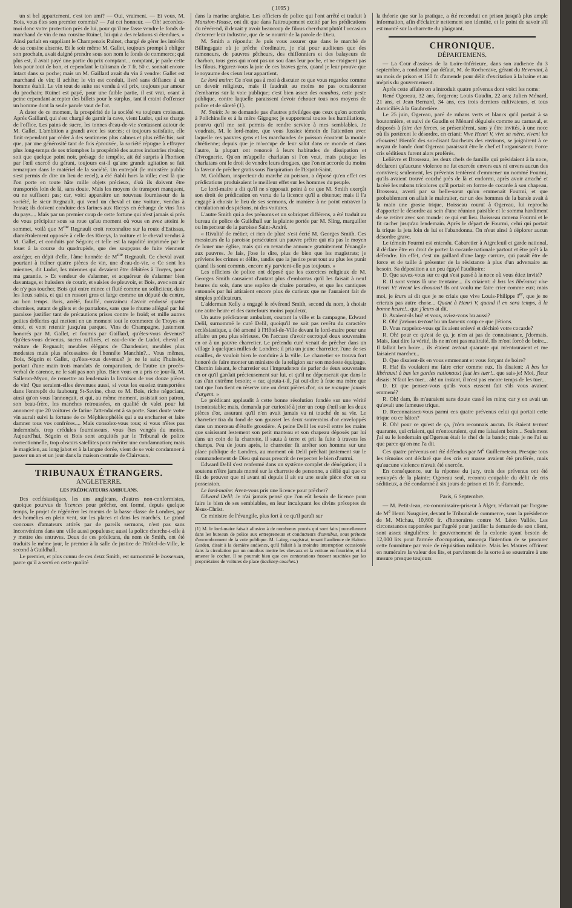( 1095 )
un si bel appartement, c'est ton ami? — Oui, vraiment. — Et vous, M. Bois, vous êtes son premier commis? — J'ai cet honneur. — Oh! accordez-moi donc votre protection près de lui, pour qu'il me fasse vendre le fonds de marchand de vin de ma cousine Ruinet, lui qui a des relations si étendues. » Ainsi parlait en suppliant le Champenois Ruinet, chargé de gérer les intérêts de sa cousine absente. Et le soir même M. Gallet, toujours prompt à obliger son prochain, avait daigné prendre sous son nom le fonds de commerce; qui plus est, il avait payé une partie du prix comptant... comptant, je parle cette fois pour tout de bon, et cependant le talisman de 7 fr. 50 c. sonnait encore intact dans sa poche; mais un M. Gaillard avait du vin à vendre: Gallet est marchand de vin; il achète; le vin est conduit, livré sans défiance à un homme établi. Le vin tout de suite est vendu à vil prix, toujours par amour du prochain; Ruinet est payé, pour une faible partie, il est vrai, osant à peine cependant accepter des billets pour le surplus, tant il craint d'offenser un homme dont la seule parole vaut de l'or.
A dater de ce moment, la prospérité de la société va toujours croissant. Après Gaillard, qui s'est chargé de garnir la cave, vient Ludot, qui se charge de l'office. Les pains de sucre, les tonnes d'eau-de-vie s'entassent autour de M. Gallet. L'ambition a grandi avec les succès; et toujours satisfaite, elle finit cependant par céder à des sentimens plus calmes et plus réfléchis; soit que, par une générosité tant de fois éprouvée, la société répugne à effrayer plus long-temps de ses triomphes la prospérité des autres industries rivales; soit que quelque point noir, présage de tempête, ait été surpris à l'horison par l'œil exercé du gérant, toujours est-il qu'une grande agitation se fait remarquer dans le matériel de la société. Un entrepôt (le ministère public s'est permis de dire un lieu de recel), a été établi hors la ville; c'est là que l'on porte en toute hâte mille objets précieux, d'où ils doivent être transportés loin de là, sans doute. Mais les moyens de transport manquent, ou ne suffisent pas; car, voici apparaître un nouveau fournisseur de la société, le sieur Regnault, qui vend un cheval et une voiture, vendus à l'essai; ils doivent conduire des farines aux Riceys en échange de vins fins du pays.... Mais par un premier coup de cette fortune qui n'est jamais si près de vous précipiter sous sa roue qu'au moment où vous en avez atteint le sommet, voilà que M<sup>me</sup> Regnault croit reconnaître sur la route d'Estissas, diamétralement opposée à celle des Riceys, la voiture et le cheval vendus à M. Gallet, et conduits par Ségoin; et telle est la rapidité imprimée par le fouet à la course du quadrupède, que des soupçons de fuite viennent assiéger, en dépit d'elle, l'âme honnête de M<sup>me</sup> Regnault. Ce cheval avait pourtant à traîner quatre pièces de vin, une d'eau-de-vie. « Ce sont les miennes, dit Ludot, les miennes qui devaient être débitées à Troyes, pour ma garantie. » Et vendeur de s'alarmer, et acquéreur de s'alarmer bien davantage, et huissiers de courir, et saisies de pleuvoir, et Bois, avec son air de n'y pas toucher, Bois qui entre mince et fluté comme un solliciteur, dans les lieux saisis, et qui en ressort gros et large comme un député du centre, au bon temps. Bois, arrêté, fouillé, convaincu d'avoir endossé quatre chemises, autant de gilets et de pantalons, sans que le rhume allégué par lui paraisse justifier tant de précautions prises contre le froid; et mille autres petites drôleries qui mettent en un moment tout le commerce de Troyes en émoi, et vont retentir jusqu'au parquet. Vins de Champagne, justement honorés par M. Gallet, et fournis par Gaillard, qu'êtes-vous devenus? Qu'êtes-vous devenus, sucres raffinés, et eau-de-vie de Ludot, cheval et voiture de Regnault; meubles élégans de Chandenier, meubles plus modestes mais plus nécessaires de l'honnête Manchin?... Vous mêmes, Bois, Ségoin et Gallet, qu'êtes-vous devenus? je ne le sais; l'huissier, portant d'une main trois mandats de comparution, de l'autre un procès-verbal de carence, ne le sait pas non plus. Bien vous en a pris ce jour-là, M. Salleron-Myon, de remettre au lendemain la livraison de vos douze pièces de vin! Que seraient-elles devenues aussi, si vous les eussiez transportées dans l'entrepôt du faubourg St-Savine, chez ce M. Bois, riche négociant, ainsi qu'on vous l'annonçait, et qui, au même moment, assistait son patron, son beau-frère, les manches retroussées, en qualité de valet pour lui annoncer que 20 voitures de farine l'attendaient à sa porte. Sans doute votre vin aurait suivi la fortune de ce Méphistophélès qui a su enchanter et faire damner tous vos confrères.... Mais consolez-vous tous; si vous n'êtes pas indemnisés, trop crédules fournisseurs, vous êtes vengés du moins. Aujourd'hui, Ségoin et Bois sont acquittés par le Tribunal de police correctionnelle, trop obscurs satellites pour mériter une condamnation; mais le magicien, au long jabot et à la langue dorée, vient de se voir condamner à passer un an et un jour dans la maison centrale de Clairvaux.
TRIBUNAUX ÉTRANGERS.
ANGLETERRE.
LES PRÉDICATEURS AMBULANS.
Des ecclésiastiques, les uns anglicans, d'autres non-conformistes, quoique pourvus de licences pour prêcher, ont formé, depuis quelque temps, le projet de régénérer les mœurs de la basse classe de Londres, par des homélies en plein vent, sur les places et dans les marchés. Le grand concours d'amateurs attirés par de pareils sermons, n'est pas sans inconvéniens dans une ville aussi populeuse; aussi la police cherche-t-elle à y mettre des entraves. Deux de ces prédicans, du nom de Smith, ont été traduits le même jour, le premier à la salle de justice de l'Hôtel-de-Ville, le second à Guildhall.
Le premier, et plus connu de ces deux Smith, est surnommé le bosseman, parce qu'il a servi en cette qualité
dans la marine anglaise. Les officiers de police qui l'ont arrêté et traduit à Mansion-House, ont dit que dans l'attroupement excité par les prédications du révérend, il devait y avoir beaucoup de filous cherchant plutôt l'occasion d'exercer leur industrie, que de se nourrir de la parole de Dieu.
M. Smith a répondu: Je puis vous assurer que dans le marché de Billingsgate où je prêche d'ordinaire, je n'ai pour auditeurs que des ramoneurs, de pauvres pêcheurs, des chiffonniers et des balayeurs de charbon, tous gens qui n'ont pas un sou dans leur poche, et ne craignent pas les filous. Figurez-vous la joie de ces braves gens, quand je leur prouve que le royaume des cieux leur appartient.
Le lord maire: Ce n'est pas à moi à discuter ce que vous regardez comme un devoir religieux, mais il faudrait au moins ne pas occasionner d'embarras sur la voie publique; c'est bien assez des omnibus, cette peste publique, contre laquelle paraissent devoir échouer tous nos moyens de police et de sûreté (1).
M. Smith: Je ne demande pas d'autres priviléges que ceux qu'on accorde à Polichinelle et à la mère Gigogne; je supporterai toutes les humiliations, pourvu qu'il me soit permis de rendre service à mes semblables. Je voudrais, M. le lord-maire, que vous fussiez témoin de l'attention avec laquelle ces pauvres gens et les marchandes de poisson écoutent la morale chrétienne; depuis que je m'occupe de leur salut dans ce monde et dans l'autre, la plupart ont renoncé à leurs habitudes de dissipation et d'ivrognerie. Qu'on m'appelle charlatan si l'on veut, mais puisque les charlatans ont le droit de vendre leurs drogues, que l'on m'accorde du moins la faveur de prêcher gratis sous l'inspiration de l'Esprit-Saint.
M. Goldham, inspecteur du marché au poisson, a déposé qu'en effet ces prédications produisaient le meilleur effet sur les hommes du peuple.
Le lord-maire a dit qu'il ne s'opposait point à ce que M. Smith exerçât son droit de prédication en vertu de la licence qu'il a obtenue; mais il l'a engagé à choisir le lieu de ses sermons, de manière à ne point entraver la circulation ni des piétons, ni des voitures.
L'autre Smith qui a des prénoms et un sobriquet différens, a été traduit au bureau de police de Guildhall sur la plainte portée par M. Sling, marguiller ou inspecteur de la paroisse Saint-André.
« Rivalité de métier, et rien de plus! s'est écrié M. Georges Smith. Ces messieurs de la paroisse persécutent un pauvre prêtre qui n'a pas le moyen de louer une église, mais qui en revanche annonce gratuitement l'évangile aux pauvres. Je fais, j'ose le dire, plus de bien que les magistrats; je préviens les crimes et délits, tandis que la justice peut tout au plus les punir quand ils sont commis, encore n'y parvient-elle pas toujours. »
Les officiers de police ont déposé que les exercices religieux de M. Georges Smith causaient d'autant plus d'embarras qu'il les faisait à neuf heures du soir, dans une espèce de chaire portative, et que les cantiques entonnés par lui attiraient encore plus de curieux que ne l'auraient fait de simples prédicateurs.
L'alderman Kelly a engagé le révérend Smith, second du nom, à choisir une autre heure et des carrefours moins populeux.
Un autre prédicateur ambulant, courant la ville et la campagne, Edward Delil, surnommé le curé Delil, quoiqu'il ne soit pas revêtu du caractère ecclésiastique, a été amené à l'Hôtel-de-Ville devant le lord-maire pour une affaire un peu plus sérieuse. On l'accuse d'avoir escroqué deux souverains en or à un pauvre charretier. Le prétendu curé venait de prêcher dans un village à quelques milles de Londres; il pria un jeune charretier, l'une de ses ouailles, de vouloir bien le conduire à la ville. Le charretier se trouva fort honoré de faire monter un ministre de la religion sur son modeste équipage. Chemin faisant, le charretier eut l'imprudence de parler de deux souverains en or qu'il gardait précieusement sur lui, et qu'il ne dépenserait que dans le cas d'un extrême besoin; « car, ajouta-t-il, j'ai ouï-dire à feue ma mère que tant que l'on tient en réserve une ou deux pièces d'or, on ne manque jamais d'argent. »
Le prédicant applaudit à cette bonne résolution fondée sur une vérité incontestable; mais, demanda par curiosité à jeter un coup d'œil sur les deux pièces d'or, assurant qu'il n'en avait jamais vu ni touché de sa vie. Le charretier tira du fond de son gousset les deux souverains d'or enveloppés dans un morceau d'étoffe grossière. A peine Delil les eut-il entre les mains que saisissant lestement son petit manteau et son chapeau déposés par lui dans un coin de la charrette, il sauta à terre et prit la fuite à travers les champs. Peu de jours après, le charretier fit arrêter son homme sur une place publique de Londres, au moment où Delil prêchait justement sur le commandement de Dieu qui nous prescrit de respecter le bien d'autrui.
Edward Delil s'est renfermé dans un système complet de dénégation; il a soutenu n'être jamais monté sur la charrette de personne, a défié qui que ce fût de prouver que ni avant ni depuis il ait eu une seule pièce d'or en sa possession.
Le lord-maire: Avez-vous pris une licence pour prêcher?
Edward Delil: Je n'ai jamais pensé que l'on eût besoin de licence pour faire le bien de ses semblables, en leur inculquant les divins préceptes de Jésus-Christ.
Ce ministre de l'évangile, plus fort à ce qu'il paraît sur
(1) M. le lord-maire faisait allusion à de nombreux procès qui sont faits journellement dans les bureaux de police aux entrepreneurs et conducteurs d'omnibus, sous prétexte d'encombrement de la voie publique. M. Laing, magistrat, tenant l'audience de Halton-Garden, disait à la dernière audience, qu'il fallait à la moindre interruption occasionée dans la circulation par un omnibus mettre les chevaux et la voiture en fourrière, et lui amener le cocher. Il se pourrait bien que ces contestations fussent suscitées par les propriétaires de voitures de place (hackney-coaches.)
la théorie que sur la pratique, a été reconduit en prison jusqu'à plus ample information, afin d'éclaircir nettement son identité, et le point de savoir s'il est monté sur la charrette du plaignant.
CHRONIQUE.
DÉPARTEMENS.
— La Cour d'assises de la Loire-Inférieure, dans son audience du 3 septembre, a condamné par défaut, M. de Rochecave, gérant du Revenant, à un mois de prison et 150 fr. d'amende pour délit d'excitation à la haine et au mépris du gouvernement.
Après cette affaire on a introduit quatre prévenus dont voici les noms:
René Ogereau, 32 ans, forgeron; Louis Gaudin, 22 ans; Julien Ménard, 21 ans, et Jean Bernard, 34 ans, ces trois derniers cultivateurs, et tous domiciliés à la Gaubretière.
Le 25 juin, Ogereau, paré de rubans verts et blancs qu'il portait à sa boutonnière, et suivi de Gaudin et Ménard déguisés comme au carnaval, et disposés à faire des farces, se présentèrent, sans y être invités, à une noce où ils portèrent le désordre, en criant: Vive Henri V, vive sa mère, vivent les chouans! Bientôt des soi-disant faucheurs des environs, se joignirent à ce noyau de bande dont Ogereau paraissait être le chef et l'organisateur. Force cris séditieux furent alors proférés.
Lelièvre et Brosseau, les deux chefs de famille qui présidaient à la noce, déclarent qu'aucune violence ne fut exercée envers eux ni envers aucun des convives; seulement, les prévenus tentèrent d'emmener un nommé Fourmi, qu'ils avaient trouvé couché près de là et endormi, après avoir arraché et lacéré les rubans tricolores qu'il portait en forme de cocarde à son chapeau. Brosseau, averti par sa belle-sœur qu'on emmenait Fourmi, et que probablement on allait le maltraiter, car un des hommes de la bande avait à la main une grosse trique, Boisseau courut à Ogereau, lui reprocha d'apporter le désordre au sein d'une réunion paisible et le somma hardiment de se retirer avec son monde: ce qui eut lieu. Boisseau ramena Fourmi et le fit cacher jusqu'au lendemain. Après le départ de Fourmi, celui qui portait la trique la jeta loin de lui et l'abandonna. On n'eut ainsi à déplorer aucun désordre grave.
Le témoin Fourmi est entendu. Cabaretier à Aigrefeuil et garde national, il déclare être en droit de porter la cocarde nationale partout et être prêt à la défendre. En effet, c'est un gaillard d'une large carrure, qui paraît être de force et de taille à présenter de la résistance à plus d'un adversaire au besoin. Sa déposition a un peu égayé l'auditoire:
D. Que savez-vous sur ce qui s'est passé à la noce où vous étiez invité?
R. Il sont venus là une trentaine... ils criaient: à bas les libéraux! vive Henri V! vivent les chouans! Ils ont voulu me faire crier comme eux; mais moi, je leurs ai dit que je ne criais que vive Louis-Philippe I<sup>er</sup>, que je ne crierais pas autre chose... Quant à Henri V, quand il en sera temps, à la bonne heure!.. que j'leurs ai dit.
D. Avaient-ils bu? et vous, aviez-vous bu aussi?
R. Oh! j'avions tertout bu un fameux coup ce que j'étions.
D. Vous rappelez-vous qu'ils aient enlevé et déchiré votre cocarde?
R. Oh! pour ce qu'est de ça, je n'en ai pas de connaissance, j'dormais. Mais, faut dire la vérité, ils ne m'ont pas maltraité. Ils m'ont forcé de boire... Il fallait ben boire... ils étaient tertout quarante qui m'entouraient et me faisaient marcher...
D. Que disaient-ils en vous emmenant et vous forçant de boire?
R. Ha! ils voulaient me faire crier comme eux. Ils disaient: A bas les libéraux! à bas les gardes nationaux! faut les tuer!.. que sais-je! Moi, j'leur disais: N'faut les tuer... ah! un instant, il n'est pas encore temps de les tuer...
D. Et que pensez-vous qu'ils vous eussent fait s'ils vous avaient emmené?
R. Oh! dam, ils m'auraient sans doute cassé les reins; car y en avait un qu'avait une fameuse trique.
D. Reconnaissez-vous parmi ces quatre prévenus celui qui portait cette trique ou ce bâton?
R. Oh! pour ce qu'est de ça, j'n'en reconnais aucun. Ils étaient tertout quarante, qui criaient, qui m'entouraient, qui me faisaient boire... Seulement j'ai su le lendemain qu'Ogereau était le chef de la bande; mais je ne l'ai su que parce qu'on me l'a dit.
Ces quatre prévenus ont été défendus par M<sup>e</sup> Guillemeteau. Presque tous les témoins ont déclaré que des cris en masse avaient été proférés, mais qu'aucune violence n'avait été exercée.
En conséquence, sur la réponse du jury, trois des prévenus ont été renvoyés de la plainte; Ogereau seul, reconnu coupable du délit de cris séditieux, a été condamné à six jours de prison et 16 fr. d'amende.
Paris, 6 Septembre.
— M. Petit-Jean, ex-commissaire-priseur à Alger, réclamait par l'organe de M<sup>e</sup> Henri Nouguier, devant le Tribunal de commerce, sous la présidence de M. Michau, 10,800 fr. d'honoraires contre M. Léon Vallée. Les circonstances rapportées par l'agréé pour justifier la demande de son client, sont assez singulières: le gouvernement de la colonie ayant besoin de 12,000 lits pour l'armée d'occupation, annonça l'intention de se procurer cette fourniture par voie de réquisition militaire. Mais les Maures offrirent en numéraire la valeur des lits, et parvinrent de la sorte à se soustraire à une mesure presque toujours